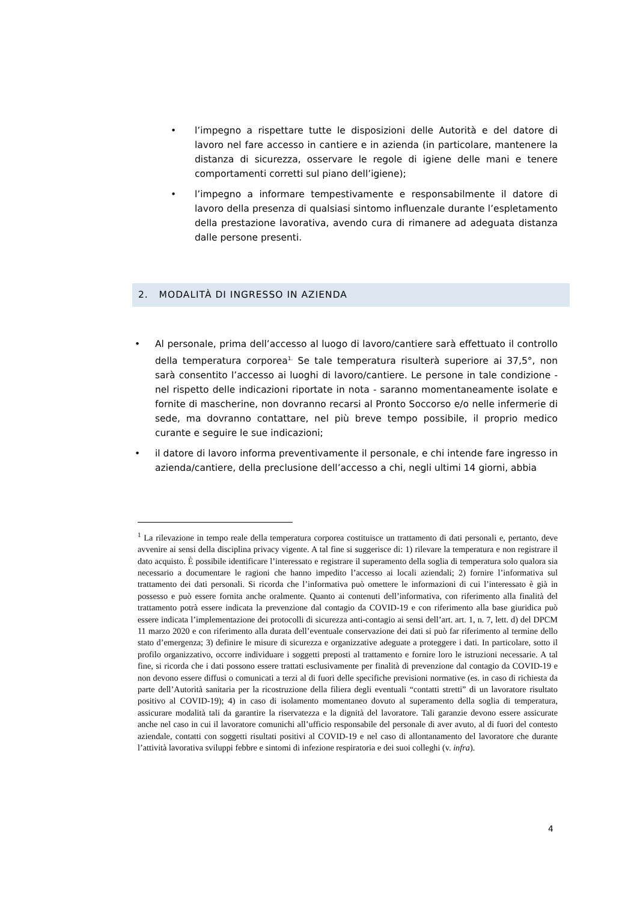• l’impegno a rispettare tutte le disposizioni delle Autorità e del datore di lavoro nel fare accesso in cantiere e in azienda (in particolare, mantenere la distanza di sicurezza, osservare le regole di igiene delle mani e tenere comportamenti corretti sul piano dell’igiene);
• l’impegno a informare tempestivamente e responsabilmente il datore di lavoro della presenza di qualsiasi sintomo influenzale durante l’espletamento della prestazione lavorativa, avendo cura di rimanere ad adeguata distanza dalle persone presenti.
2. MODALITÀ DI INGRESSO IN AZIENDA
• Al personale, prima dell’accesso al luogo di lavoro/cantiere sarà effettuato il controllo della temperatura corporea<sup>1.</sup> Se tale temperatura risulterà superiore ai 37,5°, non sarà consentito l’accesso ai luoghi di lavoro/cantiere. Le persone in tale condizione - nel rispetto delle indicazioni riportate in nota - saranno momentaneamente isolate e fornite di mascherine, non dovranno recarsi al Pronto Soccorso e/o nelle infermerie di sede, ma dovranno contattare, nel più breve tempo possibile, il proprio medico curante e seguire le sue indicazioni;
• il datore di lavoro informa preventivamente il personale, e chi intende fare ingresso in azienda/cantiere, della preclusione dell’accesso a chi, negli ultimi 14 giorni, abbia
<sup>1</sup> La rilevazione in tempo reale della temperatura corporea costituisce un trattamento di dati personali e, pertanto, deve avvenire ai sensi della disciplina privacy vigente. A tal fine si suggerisce di: 1) rilevare la temperatura e non registrare il dato acquisto. È possibile identificare l’interessato e registrare il superamento della soglia di temperatura solo qualora sia necessario a documentare le ragioni che hanno impedito l’accesso ai locali aziendali; 2) fornire l’informativa sul trattamento dei dati personali. Si ricorda che l’informativa può omettere le informazioni di cui l’interessato è già in possesso e può essere fornita anche oralmente. Quanto ai contenuti dell’informativa, con riferimento alla finalità del trattamento potrà essere indicata la prevenzione dal contagio da COVID-19 e con riferimento alla base giuridica può essere indicata l’implementazione dei protocolli di sicurezza anti-contagio ai sensi dell’art. art. 1, n. 7, lett. d) del DPCM 11 marzo 2020 e con riferimento alla durata dell’eventuale conservazione dei dati si può far riferimento al termine dello stato d’emergenza; 3) definire le misure di sicurezza e organizzative adeguate a proteggere i dati. In particolare, sotto il profilo organizzativo, occorre individuare i soggetti preposti al trattamento e fornire loro le istruzioni necessarie. A tal fine, si ricorda che i dati possono essere trattati esclusivamente per finalità di prevenzione dal contagio da COVID-19 e non devono essere diffusi o comunicati a terzi al di fuori delle specifiche previsioni normative (es. in caso di richiesta da parte dell’Autorità sanitaria per la ricostruzione della filiera degli eventuali “contatti stretti” di un lavoratore risultato positivo al COVID-19); 4) in caso di isolamento momentaneo dovuto al superamento della soglia di temperatura, assicurare modalità tali da garantire la riservatezza e la dignità del lavoratore. Tali garanzie devono essere assicurate anche nel caso in cui il lavoratore comunichi all’ufficio responsabile del personale di aver avuto, al di fuori del contesto aziendale, contatti con soggetti risultati positivi al COVID-19 e nel caso di allontanamento del lavoratore che durante l’attività lavorativa sviluppi febbre e sintomi di infezione respiratoria e dei suoi colleghi (v. infra).
4